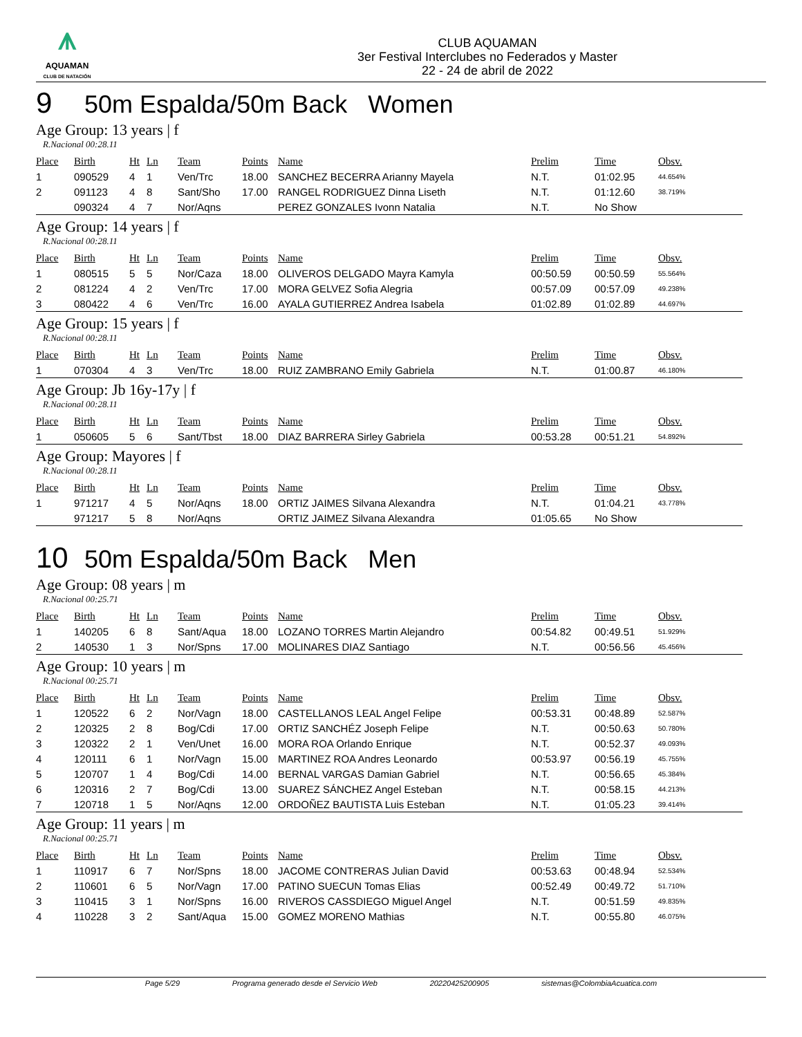⩚
AQUAMAN
CLUB DE NATACIÓN
CLUB AQUAMAN
3er Festival Interclubes no Federados y Master
22 - 24 de abril de 2022
9 50m Espalda/50m Back Women
Age Group: 13 years | f
R.Nacional 00:28.11
| Place | Birth | Ht | Ln | Team | Points | Name | Prelim | Time | Obsv. |
| --- | --- | --- | --- | --- | --- | --- | --- | --- | --- |
| 1 | 090529 | 4 | 1 | Ven/Trc | 18.00 | SANCHEZ BECERRA Arianny Mayela | N.T. | 01:02.95 | 44.654% |
| 2 | 091123 | 4 | 8 | Sant/Sho | 17.00 | RANGEL RODRIGUEZ Dinna Liseth | N.T. | 01:12.60 | 38.719% |
| | 090324 | 4 | 7 | Nor/Aqns | | PEREZ GONZALES Ivonn Natalia | N.T. | No Show | |
Age Group: 14 years | f
R.Nacional 00:28.11
| Place | Birth | Ht | Ln | Team | Points | Name | Prelim | Time | Obsv. |
| --- | --- | --- | --- | --- | --- | --- | --- | --- | --- |
| 1 | 080515 | 5 | 5 | Nor/Caza | 18.00 | OLIVEROS DELGADO Mayra Kamyla | 00:50.59 | 00:50.59 | 55.564% |
| 2 | 081224 | 4 | 2 | Ven/Trc | 17.00 | MORA GELVEZ Sofia Alegria | 00:57.09 | 00:57.09 | 49.238% |
| 3 | 080422 | 4 | 6 | Ven/Trc | 16.00 | AYALA GUTIERREZ Andrea Isabela | 01:02.89 | 01:02.89 | 44.697% |
Age Group: 15 years | f
R.Nacional 00:28.11
| Place | Birth | Ht | Ln | Team | Points | Name | Prelim | Time | Obsv. |
| --- | --- | --- | --- | --- | --- | --- | --- | --- | --- |
| 1 | 070304 | 4 | 3 | Ven/Trc | 18.00 | RUIZ ZAMBRANO Emily Gabriela | N.T. | 01:00.87 | 46.180% |
Age Group: Jb 16y-17y | f
R.Nacional 00:28.11
| Place | Birth | Ht | Ln | Team | Points | Name | Prelim | Time | Obsv. |
| --- | --- | --- | --- | --- | --- | --- | --- | --- | --- |
| 1 | 050605 | 5 | 6 | Sant/Tbst | 18.00 | DIAZ BARRERA Sirley Gabriela | 00:53.28 | 00:51.21 | 54.892% |
Age Group: Mayores | f
R.Nacional 00:28.11
| Place | Birth | Ht | Ln | Team | Points | Name | Prelim | Time | Obsv. |
| --- | --- | --- | --- | --- | --- | --- | --- | --- | --- |
| 1 | 971217 | 4 | 5 | Nor/Aqns | 18.00 | ORTIZ JAIMES Silvana Alexandra | N.T. | 01:04.21 | 43.778% |
| | 971217 | 5 | 8 | Nor/Aqns | | ORTIZ JAIMEZ Silvana Alexandra | 01:05.65 | No Show | |
10 50m Espalda/50m Back Men
Age Group: 08 years | m
R.Nacional 00:25.71
| Place | Birth | Ht | Ln | Team | Points | Name | Prelim | Time | Obsv. |
| --- | --- | --- | --- | --- | --- | --- | --- | --- | --- |
| 1 | 140205 | 6 | 8 | Sant/Aqua | 18.00 | LOZANO TORRES Martin Alejandro | 00:54.82 | 00:49.51 | 51.929% |
| 2 | 140530 | 1 | 3 | Nor/Spns | 17.00 | MOLINARES DIAZ Santiago | N.T. | 00:56.56 | 45.456% |
Age Group: 10 years | m
R.Nacional 00:25.71
| Place | Birth | Ht | Ln | Team | Points | Name | Prelim | Time | Obsv. |
| --- | --- | --- | --- | --- | --- | --- | --- | --- | --- |
| 1 | 120522 | 6 | 2 | Nor/Vagn | 18.00 | CASTELLANOS LEAL Angel Felipe | 00:53.31 | 00:48.89 | 52.587% |
| 2 | 120325 | 2 | 8 | Bog/Cdi | 17.00 | ORTIZ SANCHÉZ Joseph Felipe | N.T. | 00:50.63 | 50.780% |
| 3 | 120322 | 2 | 1 | Ven/Unet | 16.00 | MORA ROA Orlando Enrique | N.T. | 00:52.37 | 49.093% |
| 4 | 120111 | 6 | 1 | Nor/Vagn | 15.00 | MARTINEZ ROA Andres Leonardo | 00:53.97 | 00:56.19 | 45.755% |
| 5 | 120707 | 1 | 4 | Bog/Cdi | 14.00 | BERNAL VARGAS Damian Gabriel | N.T. | 00:56.65 | 45.384% |
| 6 | 120316 | 2 | 7 | Bog/Cdi | 13.00 | SUAREZ SÁNCHEZ Angel Esteban | N.T. | 00:58.15 | 44.213% |
| 7 | 120718 | 1 | 5 | Nor/Aqns | 12.00 | ORDOÑEZ BAUTISTA Luis Esteban | N.T. | 01:05.23 | 39.414% |
Age Group: 11 years | m
R.Nacional 00:25.71
| Place | Birth | Ht | Ln | Team | Points | Name | Prelim | Time | Obsv. |
| --- | --- | --- | --- | --- | --- | --- | --- | --- | --- |
| 1 | 110917 | 6 | 7 | Nor/Spns | 18.00 | JACOME CONTRERAS Julian David | 00:53.63 | 00:48.94 | 52.534% |
| 2 | 110601 | 6 | 5 | Nor/Vagn | 17.00 | PATINO SUECUN Tomas Elias | 00:52.49 | 00:49.72 | 51.710% |
| 3 | 110415 | 3 | 1 | Nor/Spns | 16.00 | RIVEROS CASSDIEGO Miguel Angel | N.T. | 00:51.59 | 49.835% |
| 4 | 110228 | 3 | 2 | Sant/Aqua | 15.00 | GOMEZ MORENO Mathias | N.T. | 00:55.80 | 46.075% |
Page 5/29 Programa generado desde el Servicio Web 20220425200905 sistemas@ColombiaAcuatica.com